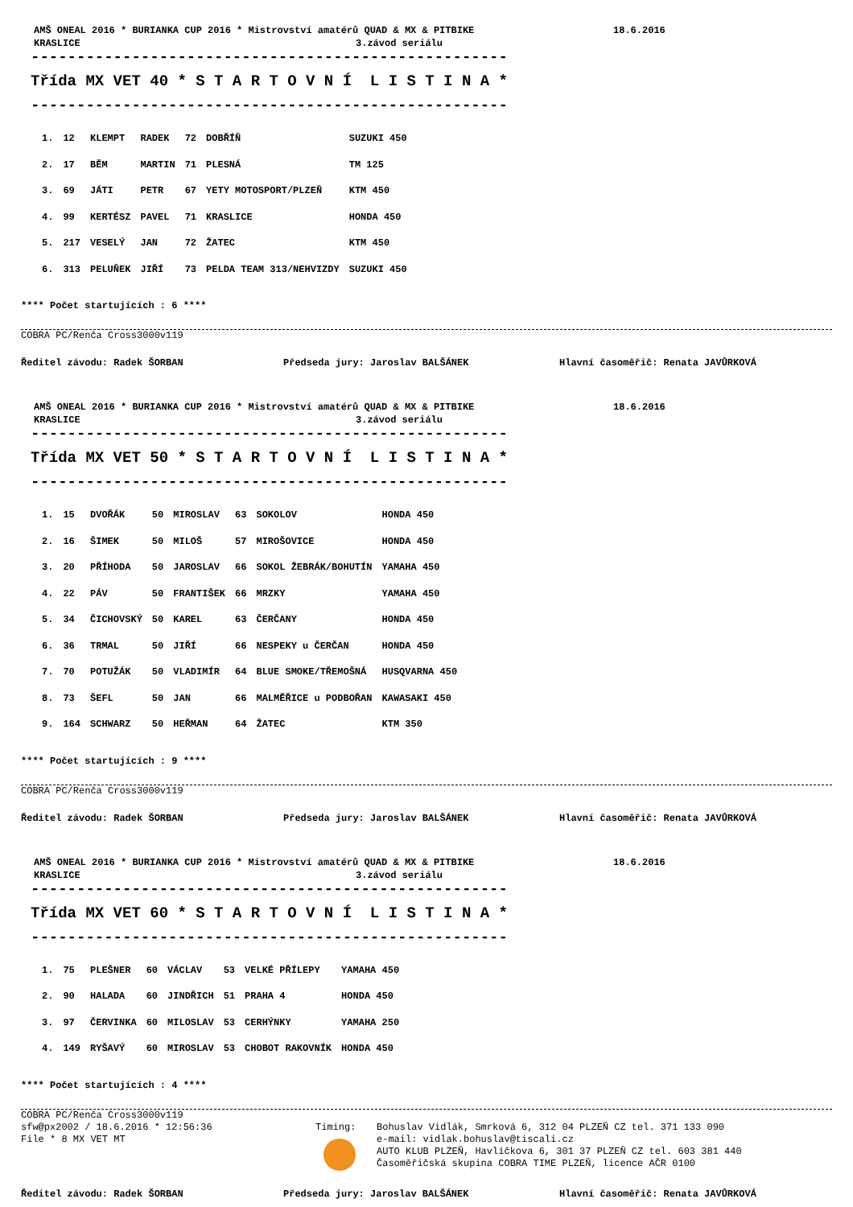AMŠ ONEAL 2016 * BURIANKA CUP 2016 * Mistrovství amatérů QUAD & MX & PITBIKE 18.6.2016
KRASLICE 3.závod seriálu
----------------------------------------------------
Třída MX VET 40 * S T A R T O V N Í L I S T I N A *
----------------------------------------------------
| 1. | 12 | KLEMPT | RADEK | 72 | DOBŘÍŇ | SUZUKI 450 |
| 2. | 17 | BĚM | MARTIN | 71 | PLESNÁ | TM 125 |
| 3. | 69 | JÁTI | PETR | 67 | YETY MOTOSPORT/PLZEŇ | KTM 450 |
| 4. | 99 | KERTÉSZ | PAVEL | 71 | KRASLICE | HONDA 450 |
| 5. | 217 | VESELÝ | JAN | 72 | ŽATEC | KTM 450 |
| 6. | 313 | PELUŇEK | JIŘÍ | 73 | PELDA TEAM 313/NEHVIZDY | SUZUKI 450 |
**** Počet startujících : 6 ****
COBRA PC/Renča Cross3000v119
Ředitel závodu: Radek ŠORBAN Předseda jury: Jaroslav BALŠÁNEK Hlavní časoměřič: Renata JAVŮRKOVÁ
AMŠ ONEAL 2016 * BURIANKA CUP 2016 * Mistrovství amatérů QUAD & MX & PITBIKE 18.6.2016
KRASLICE 3.závod seriálu
----------------------------------------------------
Třída MX VET 50 * S T A R T O V N Í L I S T I N A *
----------------------------------------------------
| 1. | 15 | DVOŘÁK | 50 | MIROSLAV | 63 | SOKOLOV | HONDA 450 |
| 2. | 16 | ŠIMEK | 50 | MILOŠ | 57 | MIROŠOVICE | HONDA 450 |
| 3. | 20 | PŘÍHODA | 50 | JAROSLAV | 66 | SOKOL ŽEBRÁK/BOHUTÍN | YAMAHA 450 |
| 4. | 22 | PÁV | 50 | FRANTIŠEK | 66 | MRZKY | YAMAHA 450 |
| 5. | 34 | ČICHOVSKÝ | 50 | KAREL | 63 | ČERČANY | HONDA 450 |
| 6. | 36 | TRMAL | 50 | JIŘÍ | 66 | NESPEKY u ČERČAN | HONDA 450 |
| 7. | 70 | POTUŽÁK | 50 | VLADIMÍR | 64 | BLUE SMOKE/TŘEMOŠNÁ | HUSQVARNA 450 |
| 8. | 73 | ŠEFL | 50 | JAN | 66 | MALMĚŘICE u PODBOŘAN | KAWASAKI 450 |
| 9. | 164 | SCHWARZ | 50 | HEŘMAN | 64 | ŽATEC | KTM 350 |
**** Počet startujících : 9 ****
COBRA PC/Renča Cross3000v119
Ředitel závodu: Radek ŠORBAN Předseda jury: Jaroslav BALŠÁNEK Hlavní časoměřič: Renata JAVŮRKOVÁ
AMŠ ONEAL 2016 * BURIANKA CUP 2016 * Mistrovství amatérů QUAD & MX & PITBIKE 18.6.2016
KRASLICE 3.závod seriálu
----------------------------------------------------
Třída MX VET 60 * S T A R T O V N Í L I S T I N A *
----------------------------------------------------
| 1. | 75 | PLEŠNER | 60 | VÁCLAV | 53 | VELKÉ PŘÍLEPY | YAMAHA 450 |
| 2. | 90 | HALADA | 60 | JINDŘICH | 51 | PRAHA 4 | HONDA 450 |
| 3. | 97 | ČERVINKA | 60 | MILOSLAV | 53 | CERHÝNKY | YAMAHA 250 |
| 4. | 149 | RYŠAVÝ | 60 | MIROSLAV | 53 | CHOBOT RAKOVNÍK | HONDA 450 |
**** Počet startujících : 4 ****
COBRA PC/Renča Cross3000v119
sfw@px2002 / 18.6.2016 * 12:56:36
File * 8 MX VET MT
Timing: Bohuslav Vidlák, Smrková 6, 312 04 PLZEŇ CZ tel. 371 133 090
e-mail: vidlak.bohuslav@tiscali.cz
AUTO KLUB PLZEŇ, Havlíčkova 6, 301 37 PLZEŇ CZ tel. 603 381 440
Časoměřičská skupina COBRA TIME PLZEŇ, licence AČR 0100
Ředitel závodu: Radek ŠORBAN Předseda jury: Jaroslav BALŠÁNEK Hlavní časoměřič: Renata JAVŮRKOVÁ